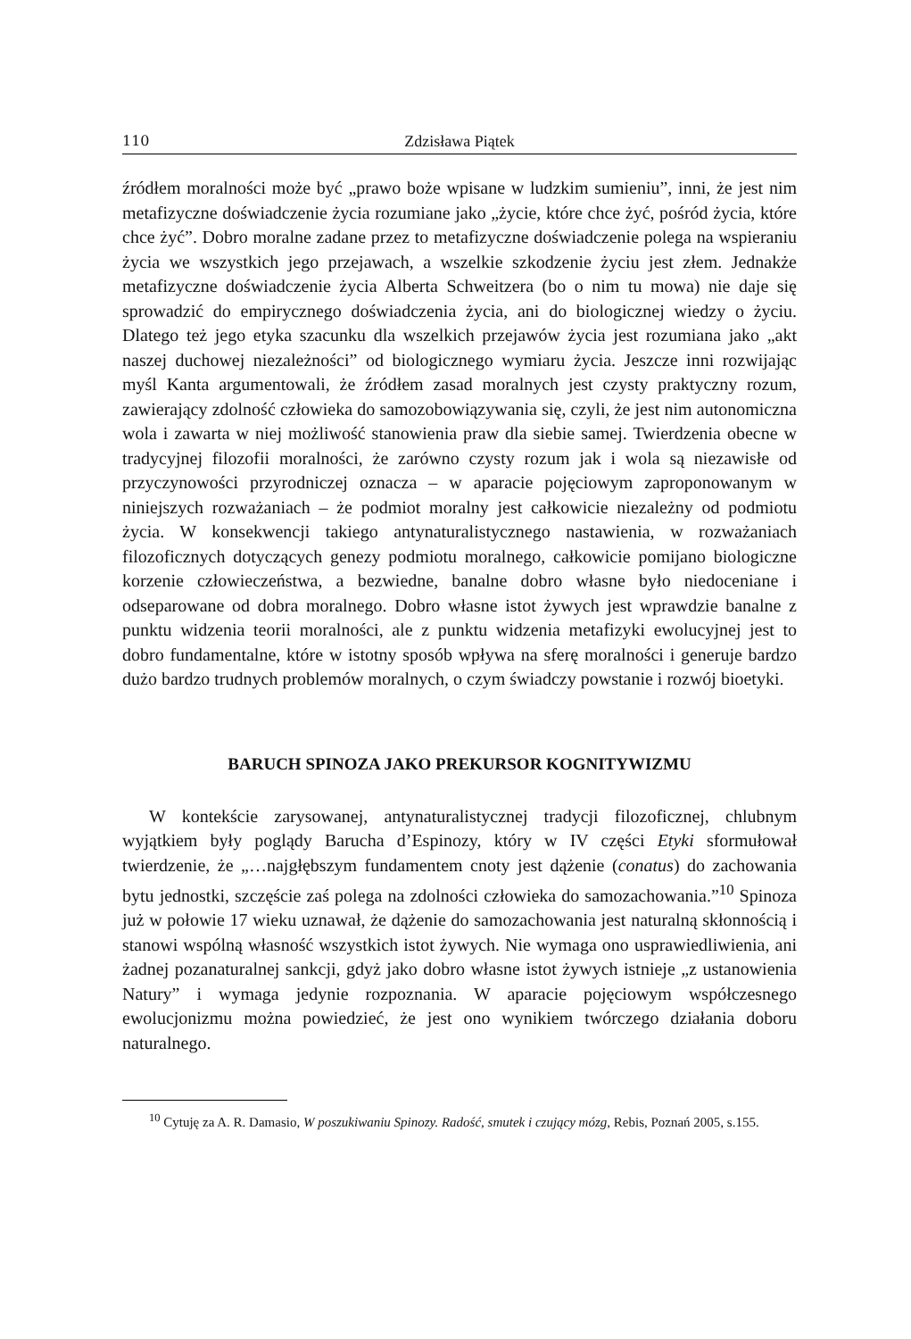110 Zdzisława Piątek
źródłem moralności może być „prawo boże wpisane w ludzkim sumieniu”, inni, że jest nim metafizyczne doświadczenie życia rozumiane jako „życie, które chce żyć, pośród życia, które chce żyć”. Dobro moralne zadane przez to metafizyczne doświadczenie polega na wspieraniu życia we wszystkich jego przejawach, a wszelkie szkodzenie życiu jest złem. Jednakże metafizyczne doświadczenie życia Alberta Schweitzera (bo o nim tu mowa) nie daje się sprowadzić do empirycznego doświadczenia życia, ani do biologicznej wiedzy o życiu. Dlatego też jego etyka szacunku dla wszelkich przejawów życia jest rozumiana jako „akt naszej duchowej niezależności” od biologicznego wymiaru życia. Jeszcze inni rozwijając myśl Kanta argumentowali, że źródłem zasad moralnych jest czysty praktyczny rozum, zawierający zdolność człowieka do samozobowiązywania się, czyli, że jest nim autonomiczna wola i zawarta w niej możliwość stanowienia praw dla siebie samej. Twierdzenia obecne w tradycyjnej filozofii moralności, że zarówno czysty rozum jak i wola są niezawisłe od przyczynowości przyrodniczej oznacza – w aparacie pojęciowym zaproponowanym w niniejszych rozważaniach – że podmiot moralny jest całkowicie niezależny od podmiotu życia. W konsekwencji takiego antynaturalistycznego nastawienia, w rozważaniach filozoficznych dotyczących genezy podmiotu moralnego, całkowicie pomijano biologiczne korzenie człowieczeństwa, a bezwiedne, banalne dobro własne było niedoceniane i odseparowane od dobra moralnego. Dobro własne istot żywych jest wprawdzie banalne z punktu widzenia teorii moralności, ale z punktu widzenia metafizyki ewolucyjnej jest to dobro fundamentalne, które w istotny sposób wpływa na sferę moralności i generuje bardzo dużo bardzo trudnych problemów moralnych, o czym świadczy powstanie i rozwój bioetyki.
BARUCH SPINOZA JAKO PREKURSOR KOGNITYWIZMU
W kontekście zarysowanej, antynaturalistycznej tradycji filozoficznej, chlubnym wyjątkiem były poglądy Barucha d’Espinozy, który w IV części Etyki sformułował twierdzenie, że „…najgłębszym fundamentem cnoty jest dążenie (conatus) do zachowania bytu jednostki, szczęście zaś polega na zdolności człowieka do samozachowania.”<sup>10</sup> Spinoza już w połowie 17 wieku uznawał, że dążenie do samozachowania jest naturalną skłonnością i stanowi wspólną własność wszystkich istot żywych. Nie wymaga ono usprawiedliwienia, ani żadnej pozanaturalnej sankcji, gdyż jako dobro własne istot żywych istnieje „z ustanowienia Natury” i wymaga jedynie rozpoznania. W aparacie pojęciowym współczesnego ewolucjonizmu można powiedzieć, że jest ono wynikiem twórczego działania doboru naturalnego.
<sup>10</sup> Cytuję za A. R. Damasio, W poszukiwaniu Spinozy. Radość, smutek i czujący mózg, Rebis, Poznań 2005, s.155.